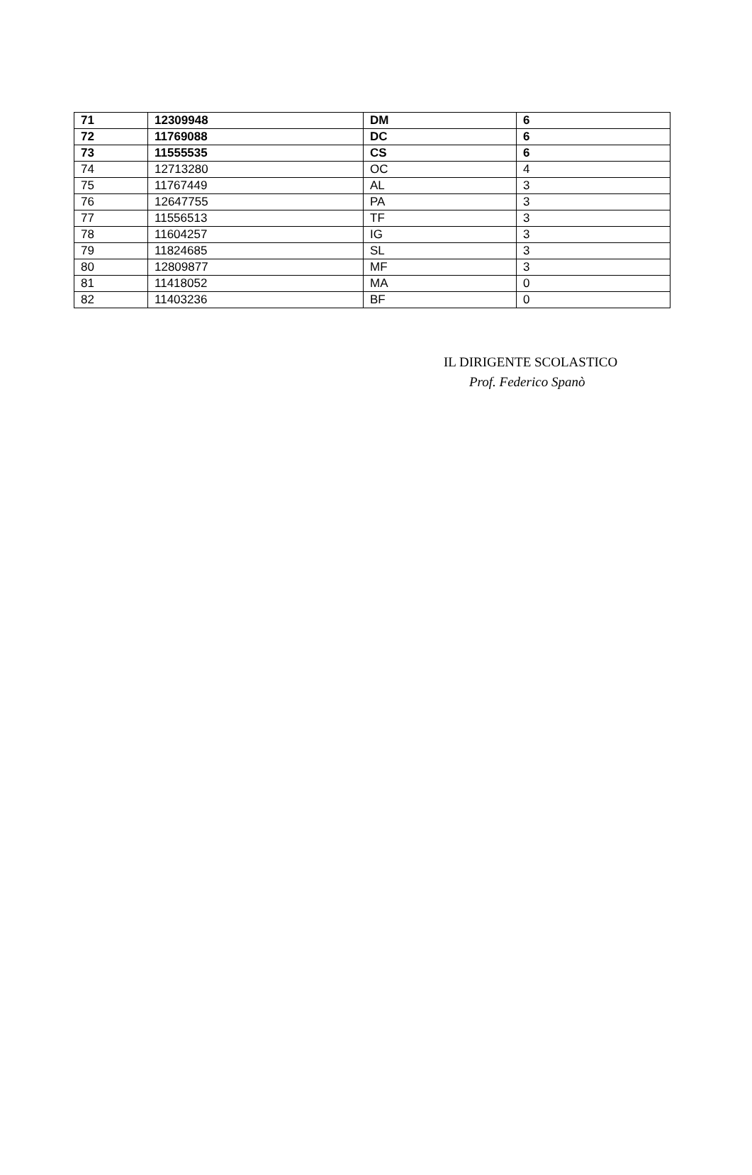| 71 | 12309948 | DM | 6 |
| 72 | 11769088 | DC | 6 |
| 73 | 11555535 | CS | 6 |
| 74 | 12713280 | OC | 4 |
| 75 | 11767449 | AL | 3 |
| 76 | 12647755 | PA | 3 |
| 77 | 11556513 | TF | 3 |
| 78 | 11604257 | IG | 3 |
| 79 | 11824685 | SL | 3 |
| 80 | 12809877 | MF | 3 |
| 81 | 11418052 | MA | 0 |
| 82 | 11403236 | BF | 0 |
IL DIRIGENTE SCOLASTICO
Prof. Federico Spanò